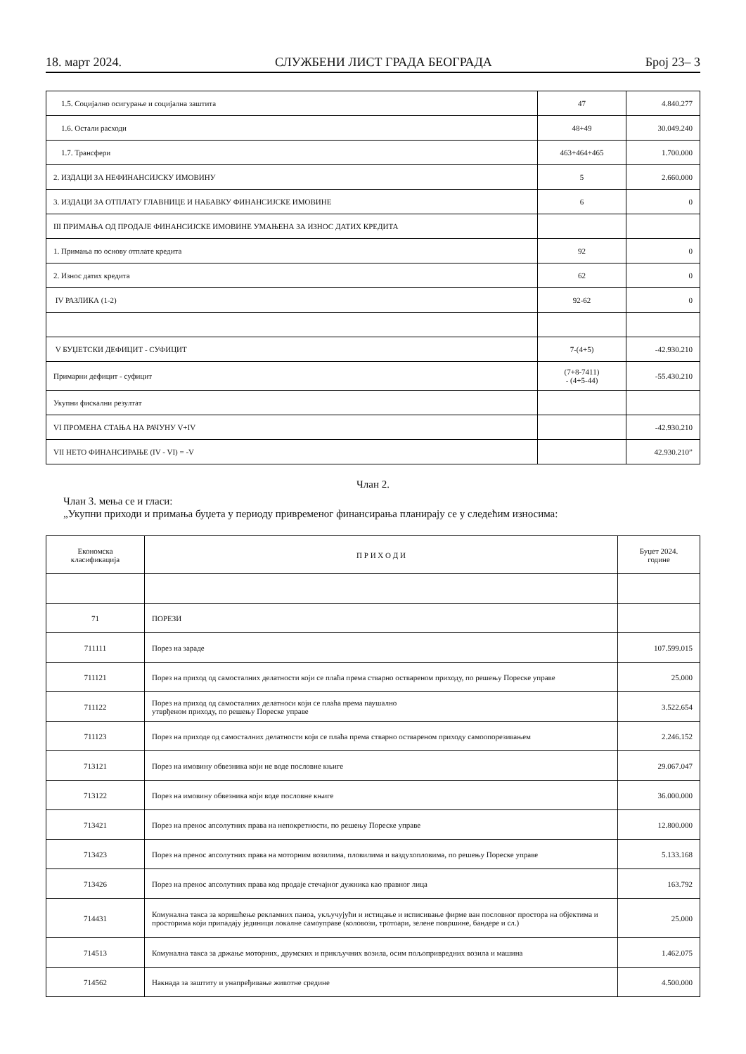18. март 2024. СЛУЖБЕНИ ЛИСТ ГРАДА БЕОГРАДА Број 23– 3
| 1.5. Социјално осигурање и социјална заштита | 47 | 4.840.277 |
| 1.6. Остали расходи | 48+49 | 30.049.240 |
| 1.7. Трансфери | 463+464+465 | 1.700.000 |
| 2. ИЗДАЦИ ЗА НЕФИНАНСИЈСКУ ИМОВИНУ | 5 | 2.660.000 |
| 3. ИЗДАЦИ ЗА ОТПЛАТУ ГЛАВНИЦЕ И НАБАВКУ ФИНАНСИЈСКЕ ИМОВИНЕ | 6 | 0 |
| III ПРИМАЊА ОД ПРОДАЈЕ ФИНАНСИЈСКЕ ИМОВИНЕ УМАЊЕНА ЗА ИЗНОС ДАТИХ КРЕДИТА | | |
| 1. Примања по основу отплате кредита | 92 | 0 |
| 2. Износ датих кредита | 62 | 0 |
| IV РАЗЛИКА (1-2) | 92-62 | 0 |
| V БУЏЕТСКИ ДЕФИЦИТ - СУФИЦИТ | 7-(4+5) | -42.930.210 |
| Примарни дефицит - суфицит | (7+8-7411) - (4+5-44) | -55.430.210 |
| Укупни фискални резултат | | |
| VI ПРОМЕНА СТАЊА НА РАЧУНУ V+IV | | -42.930.210 |
| VII НЕТО ФИНАНСИРАЊЕ (IV - VI) = -V | | 42.930.210” |
Члан 2.
Члан 3. мења се и гласи:
„Укупни приходи и примања буџета у периоду привременог финансирања планирају се у следећим износима:
| Економска класификација | П Р И Х О Д И | Буџет 2024. године |
| --- | --- | --- |
| 71 | ПОРЕЗИ | |
| 711111 | Порез на зараде | 107.599.015 |
| 711121 | Порез на приход од самосталних делатности који се плаћа према стварно оствареном приходу, по решењу Пореске управе | 25.000 |
| 711122 | Порез на приход од самосталних делатноси који се плаћа према паушално утврђеном приходу, по решењу Пореске управе | 3.522.654 |
| 711123 | Порез на приходе од самосталних делатности који се плаћа према стварно оствареном приходу самоопорезивањем | 2.246.152 |
| 713121 | Порез на имовину обвезника који не воде пословне књиге | 29.067.047 |
| 713122 | Порез на имовину обвезника који воде пословне књиге | 36.000.000 |
| 713421 | Порез на пренос апсолутних права на непокретности, по решењу Пореске управе | 12.800.000 |
| 713423 | Порез на пренос апсолутних права на моторним возилима, пловилима и ваздухопловима, по решењу Пореске управе | 5.133.168 |
| 713426 | Порез на пренос апсолутних права код продаје стечајног дужника као правног лица | 163.792 |
| 714431 | Комунална такса за коришћење рекламних паноа, укључујући и истицање и исписивање фирме ван пословног простора на објектима и просторима који припадају јединици локалне самоуправе (коловози, тротоари, зелене површине, бандере и сл.) | 25.000 |
| 714513 | Комунална такса за држање моторних, друмских и прикључних возила, осим пољопривредних возила и машина | 1.462.075 |
| 714562 | Накнада за заштиту и унапређивање животне средине | 4.500.000 |